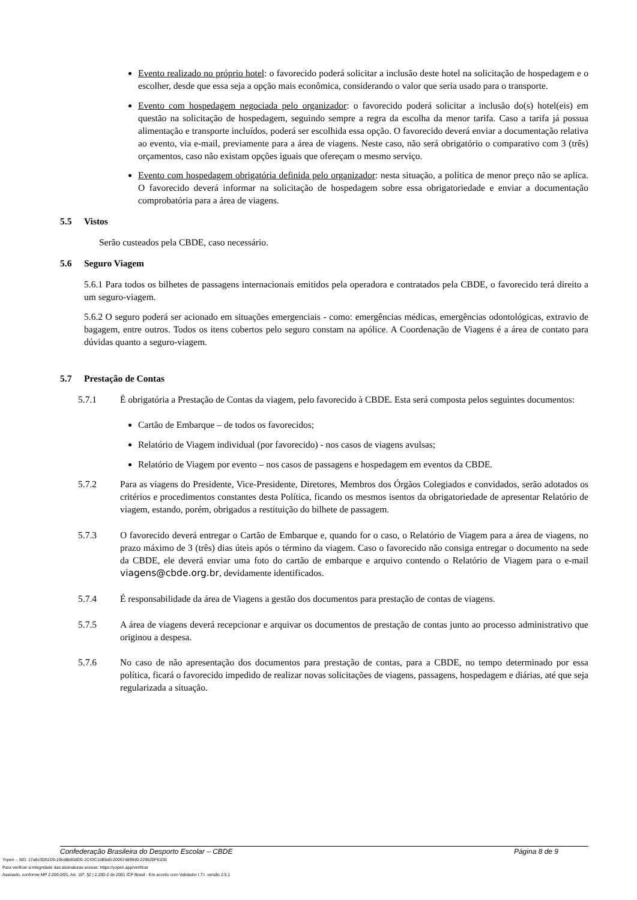Evento realizado no próprio hotel: o favorecido poderá solicitar a inclusão deste hotel na solicitação de hospedagem e o escolher, desde que essa seja a opção mais econômica, considerando o valor que seria usado para o transporte.
Evento com hospedagem negociada pelo organizador: o favorecido poderá solicitar a inclusão do(s) hotel(eis) em questão na solicitação de hospedagem, seguindo sempre a regra da escolha da menor tarifa. Caso a tarifa já possua alimentação e transporte incluídos, poderá ser escolhida essa opção. O favorecido deverá enviar a documentação relativa ao evento, via e-mail, previamente para a área de viagens. Neste caso, não será obrigatório o comparativo com 3 (três) orçamentos, caso não existam opções iguais que ofereçam o mesmo serviço.
Evento com hospedagem obrigatória definida pelo organizador: nesta situação, a política de menor preço não se aplica. O favorecido deverá informar na solicitação de hospedagem sobre essa obrigatoriedade e enviar a documentação comprobatória para a área de viagens.
5.5 Vistos
Serão custeados pela CBDE, caso necessário.
5.6 Seguro Viagem
5.6.1 Para todos os bilhetes de passagens internacionais emitidos pela operadora e contratados pela CBDE, o favorecido terá direito a um seguro-viagem.
5.6.2 O seguro poderá ser acionado em situações emergenciais - como: emergências médicas, emergências odontológicas, extravio de bagagem, entre outros. Todos os itens cobertos pelo seguro constam na apólice. A Coordenação de Viagens é a área de contato para dúvidas quanto a seguro-viagem.
5.7 Prestação de Contas
5.7.1 É obrigatória a Prestação de Contas da viagem, pelo favorecido à CBDE. Esta será composta pelos seguintes documentos:
Cartão de Embarque – de todos os favorecidos;
Relatório de Viagem individual (por favorecido) - nos casos de viagens avulsas;
Relatório de Viagem por evento – nos casos de passagens e hospedagem em eventos da CBDE.
5.7.2 Para as viagens do Presidente, Vice-Presidente, Diretores, Membros dos Órgãos Colegiados e convidados, serão adotados os critérios e procedimentos constantes desta Política, ficando os mesmos isentos da obrigatoriedade de apresentar Relatório de viagem, estando, porém, obrigados a restituição do bilhete de passagem.
5.7.3 O favorecido deverá entregar o Cartão de Embarque e, quando for o caso, o Relatório de Viagem para a área de viagens, no prazo máximo de 3 (três) dias úteis após o término da viagem. Caso o favorecido não consiga entregar o documento na sede da CBDE, ele deverá enviar uma foto do cartão de embarque e arquivo contendo o Relatório de Viagem para o e-mail viagens@cbde.org.br, devidamente identificados.
5.7.4 É responsabilidade da área de Viagens a gestão dos documentos para prestação de contas de viagens.
5.7.5 A área de viagens deverá recepcionar e arquivar os documentos de prestação de contas junto ao processo administrativo que originou a despesa.
5.7.6 No caso de não apresentação dos documentos para prestação de contas, para a CBDE, no tempo determinado por essa política, ficará o favorecido impedido de realizar novas solicitações de viagens, passagens, hospedagem e diárias, até que seja regularizada a situação.
Confederação Brasileira do Desporto Escolar – CBDE Página 8 de 9
Yopen – SID: 17a8c3D51D0-19cd8b80dD0-1C43C1bB5d0-200674899d0-229520F91D0
Para verificar a integridade das assinaturas acesse: https://yopen.app/verificar
Assinado, conforme MP 2.200-2/01, Art. 10º, §2 | 2.200-2 de 2001 ICP Brasil - Em acordo com Validador I.T.I. versão 2.5.1